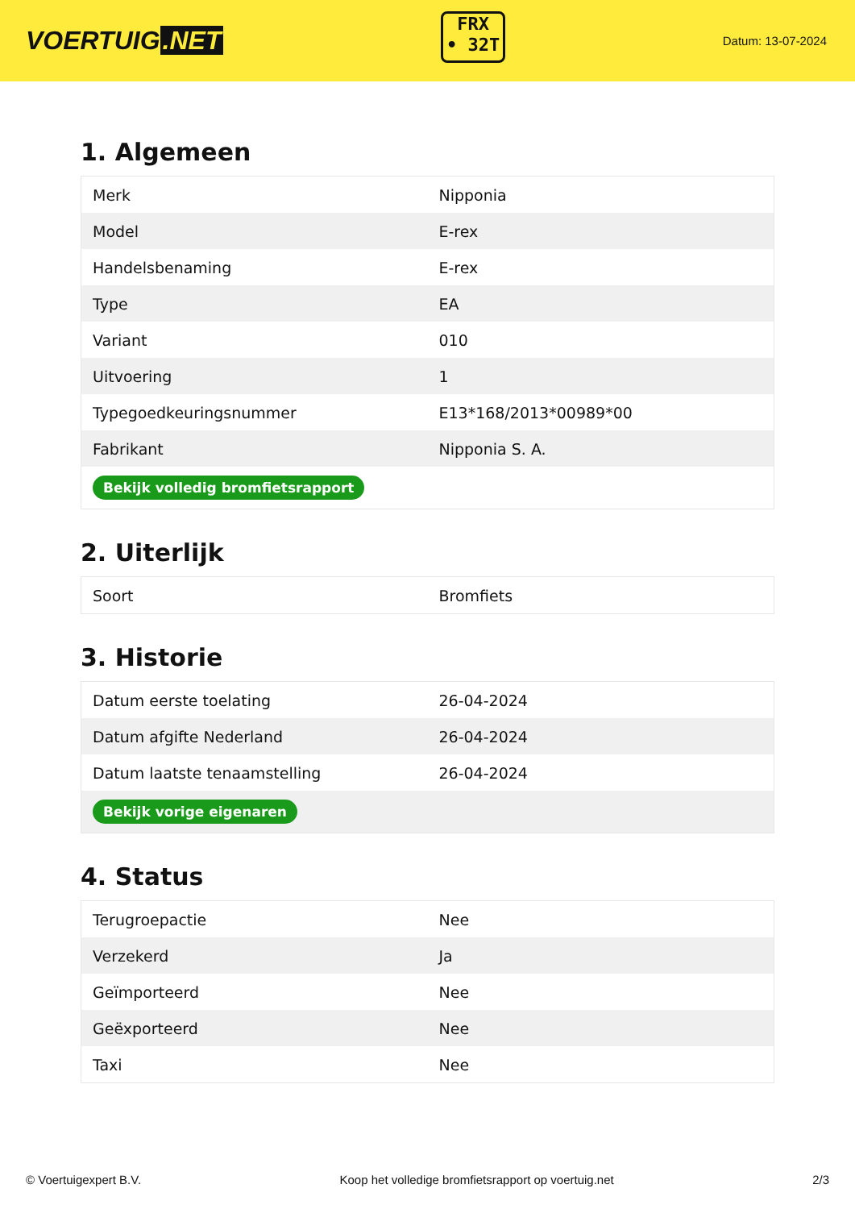VOERTUIG.NET
FRX
• 32T
Datum: 13-07-2024
1. Algemeen
| Merk | Nipponia |
| Model | E-rex |
| Handelsbenaming | E-rex |
| Type | EA |
| Variant | 010 |
| Uitvoering | 1 |
| Typegoedkeuringsnummer | E13*168/2013*00989*00 |
| Fabrikant | Nipponia S. A. |
| Bekijk volledig bromfietsrapport | |
2. Uiterlijk
| Soort | Bromfiets |
3. Historie
| Datum eerste toelating | 26-04-2024 |
| Datum afgifte Nederland | 26-04-2024 |
| Datum laatste tenaamstelling | 26-04-2024 |
| Bekijk vorige eigenaren | |
4. Status
| Terugroepactie | Nee |
| Verzekerd | Ja |
| Geïmporteerd | Nee |
| Geëxporteerd | Nee |
| Taxi | Nee |
© Voertuigexpert B.V. Koop het volledige bromfietsrapport op voertuig.net 2/3